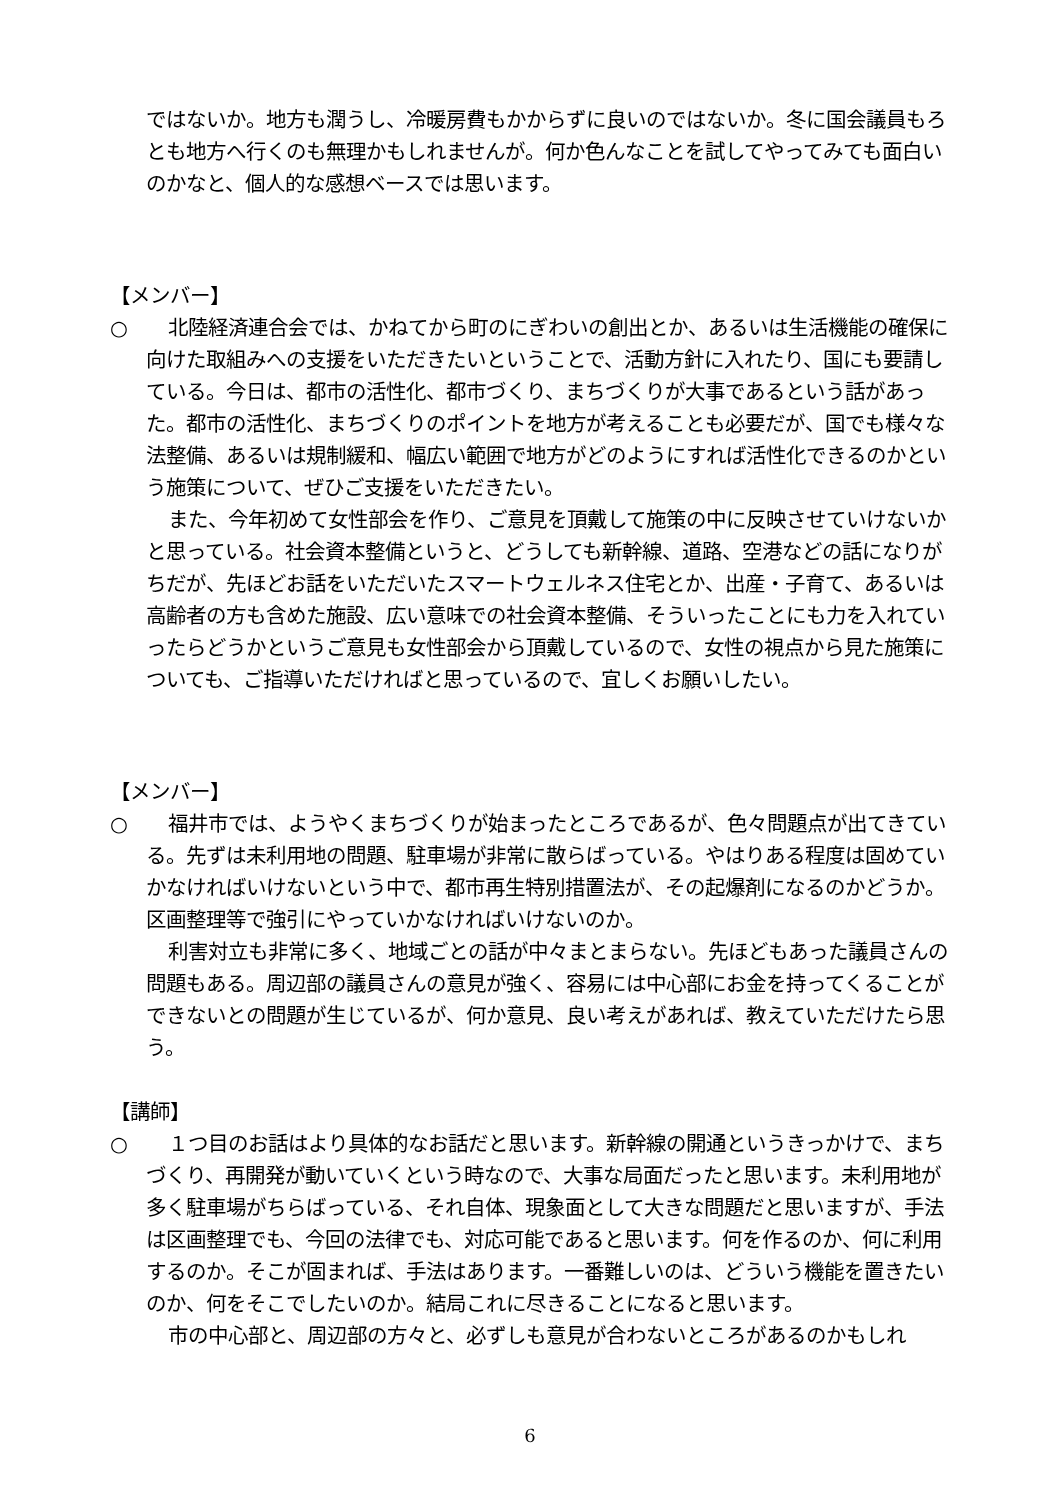ではないか。地方も潤うし、冷暖房費もかからずに良いのではないか。冬に国会議員もろとも地方へ行くのも無理かもしれませんが。何か色んなことを試してやってみても面白いのかなと、個人的な感想ベースでは思います。
【メンバー】
○　　北陸経済連合会では、かねてから町のにぎわいの創出とか、あるいは生活機能の確保に向けた取組みへの支援をいただきたいということで、活動方針に入れたり、国にも要請している。今日は、都市の活性化、都市づくり、まちづくりが大事であるという話があった。都市の活性化、まちづくりのポイントを地方が考えることも必要だが、国でも様々な法整備、あるいは規制緩和、幅広い範囲で地方がどのようにすれば活性化できるのかという施策について、ぜひご支援をいただきたい。
また、今年初めて女性部会を作り、ご意見を頂戴して施策の中に反映させていけないかと思っている。社会資本整備というと、どうしても新幹線、道路、空港などの話になりがちだが、先ほどお話をいただいたスマートウェルネス住宅とか、出産・子育て、あるいは高齢者の方も含めた施設、広い意味での社会資本整備、そういったことにも力を入れていったらどうかというご意見も女性部会から頂戴しているので、女性の視点から見た施策についても、ご指導いただければと思っているので、宜しくお願いしたい。
【メンバー】
○　　福井市では、ようやくまちづくりが始まったところであるが、色々問題点が出てきている。先ずは未利用地の問題、駐車場が非常に散らばっている。やはりある程度は固めていかなければいけないという中で、都市再生特別措置法が、その起爆剤になるのかどうか。区画整理等で強引にやっていかなければいけないのか。
利害対立も非常に多く、地域ごとの話が中々まとまらない。先ほどもあった議員さんの問題もある。周辺部の議員さんの意見が強く、容易には中心部にお金を持ってくることができないとの問題が生じているが、何か意見、良い考えがあれば、教えていただけたら思う。
【講師】
○　　１つ目のお話はより具体的なお話だと思います。新幹線の開通というきっかけで、まちづくり、再開発が動いていくという時なので、大事な局面だったと思います。未利用地が多く駐車場がちらばっている、それ自体、現象面として大きな問題だと思いますが、手法は区画整理でも、今回の法律でも、対応可能であると思います。何を作るのか、何に利用するのか。そこが固まれば、手法はあります。一番難しいのは、どういう機能を置きたいのか、何をそこでしたいのか。結局これに尽きることになると思います。
市の中心部と、周辺部の方々と、必ずしも意見が合わないところがあるのかもしれ
6